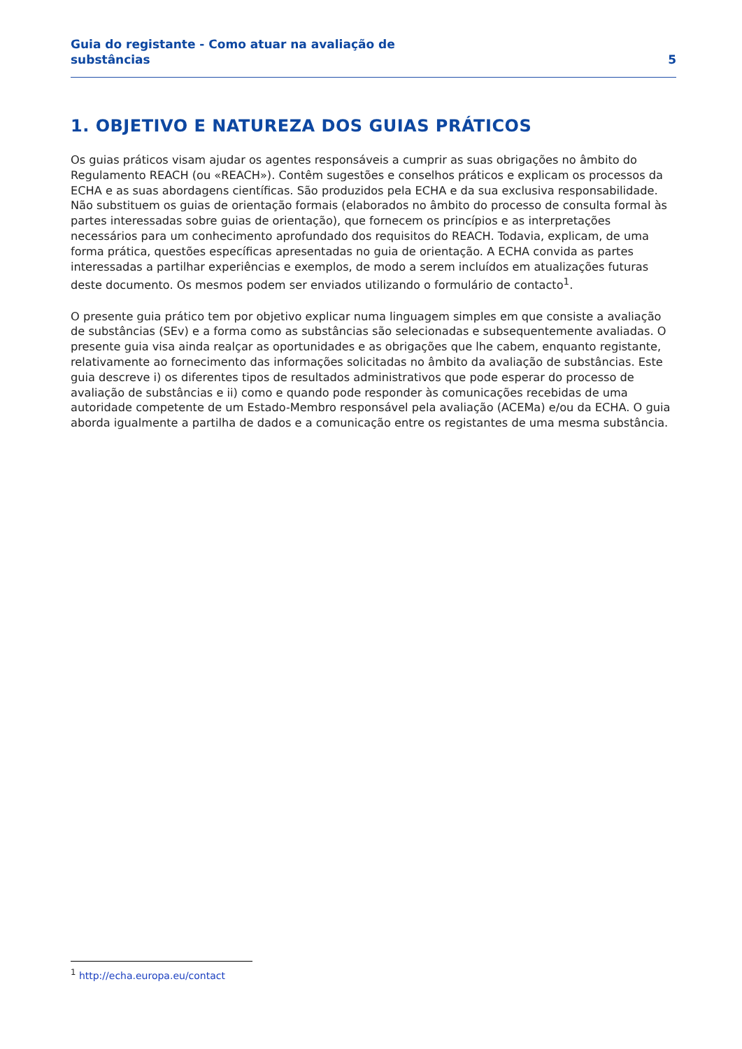Guia do registante - Como atuar na avaliação de
substâncias
5
1. OBJETIVO E NATUREZA DOS GUIAS PRÁTICOS
Os guias práticos visam ajudar os agentes responsáveis a cumprir as suas obrigações no âmbito do Regulamento REACH (ou «REACH»). Contêm sugestões e conselhos práticos e explicam os processos da ECHA e as suas abordagens científicas. São produzidos pela ECHA e da sua exclusiva responsabilidade. Não substituem os guias de orientação formais (elaborados no âmbito do processo de consulta formal às partes interessadas sobre guias de orientação), que fornecem os princípios e as interpretações necessários para um conhecimento aprofundado dos requisitos do REACH. Todavia, explicam, de uma forma prática, questões específicas apresentadas no guia de orientação. A ECHA convida as partes interessadas a partilhar experiências e exemplos, de modo a serem incluídos em atualizações futuras deste documento. Os mesmos podem ser enviados utilizando o formulário de contacto<sup>1</sup>.
O presente guia prático tem por objetivo explicar numa linguagem simples em que consiste a avaliação de substâncias (SEv) e a forma como as substâncias são selecionadas e subsequentemente avaliadas. O presente guia visa ainda realçar as oportunidades e as obrigações que lhe cabem, enquanto registante, relativamente ao fornecimento das informações solicitadas no âmbito da avaliação de substâncias. Este guia descreve i) os diferentes tipos de resultados administrativos que pode esperar do processo de avaliação de substâncias e ii) como e quando pode responder às comunicações recebidas de uma autoridade competente de um Estado-Membro responsável pela avaliação (ACEMa) e/ou da ECHA. O guia aborda igualmente a partilha de dados e a comunicação entre os registantes de uma mesma substância.
<sup>1</sup> http://echa.europa.eu/contact